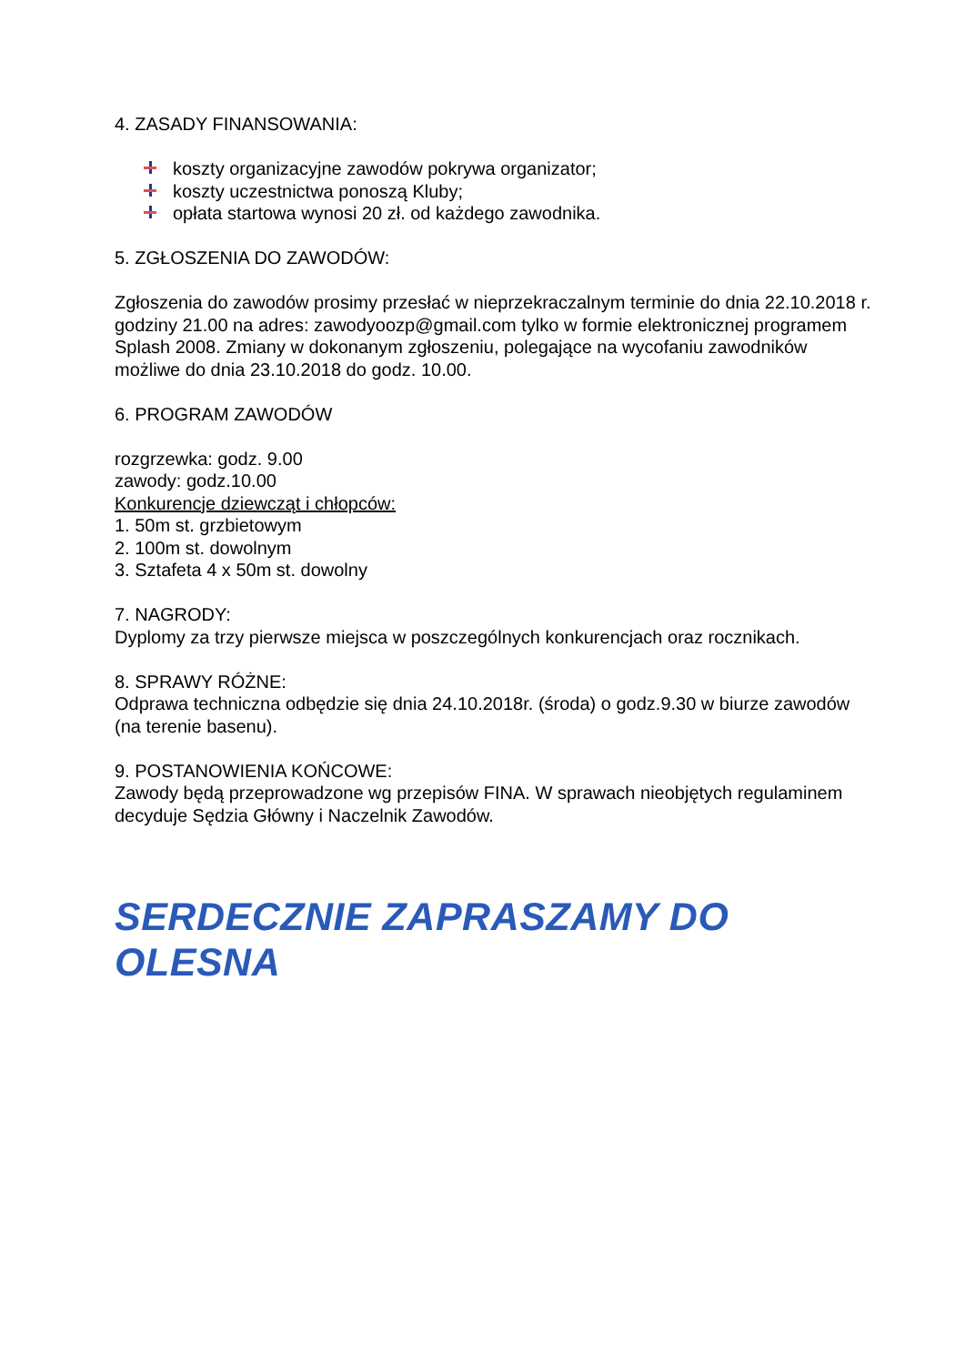4. ZASADY FINANSOWANIA:
koszty organizacyjne zawodów pokrywa organizator;
koszty uczestnictwa ponoszą Kluby;
opłata startowa wynosi 20 zł. od każdego zawodnika.
5. ZGŁOSZENIA DO ZAWODÓW:
Zgłoszenia do zawodów prosimy przesłać w nieprzekraczalnym terminie do dnia 22.10.2018 r. godziny 21.00 na adres: zawodyoozp@gmail.com tylko w formie elektronicznej programem Splash 2008. Zmiany w dokonanym zgłoszeniu, polegające na wycofaniu zawodników możliwe do dnia 23.10.2018 do godz. 10.00.
6. PROGRAM ZAWODÓW
rozgrzewka: godz. 9.00
zawody: godz.10.00
Konkurencje dziewcząt i chłopców:
1. 50m st. grzbietowym
2. 100m st. dowolnym
3. Sztafeta 4 x 50m st. dowolny
7. NAGRODY:
Dyplomy za trzy pierwsze miejsca w poszczególnych konkurencjach oraz rocznikach.
8. SPRAWY RÓŻNE:
Odprawa techniczna odbędzie się dnia 24.10.2018r. (środa) o godz.9.30 w biurze zawodów (na terenie basenu).
9. POSTANOWIENIA KOŃCOWE:
Zawody będą przeprowadzone wg przepisów FINA. W sprawach nieobjętych regulaminem decyduje Sędzia Główny i Naczelnik Zawodów.
SERDECZNIE ZAPRASZAMY DO OLESNA